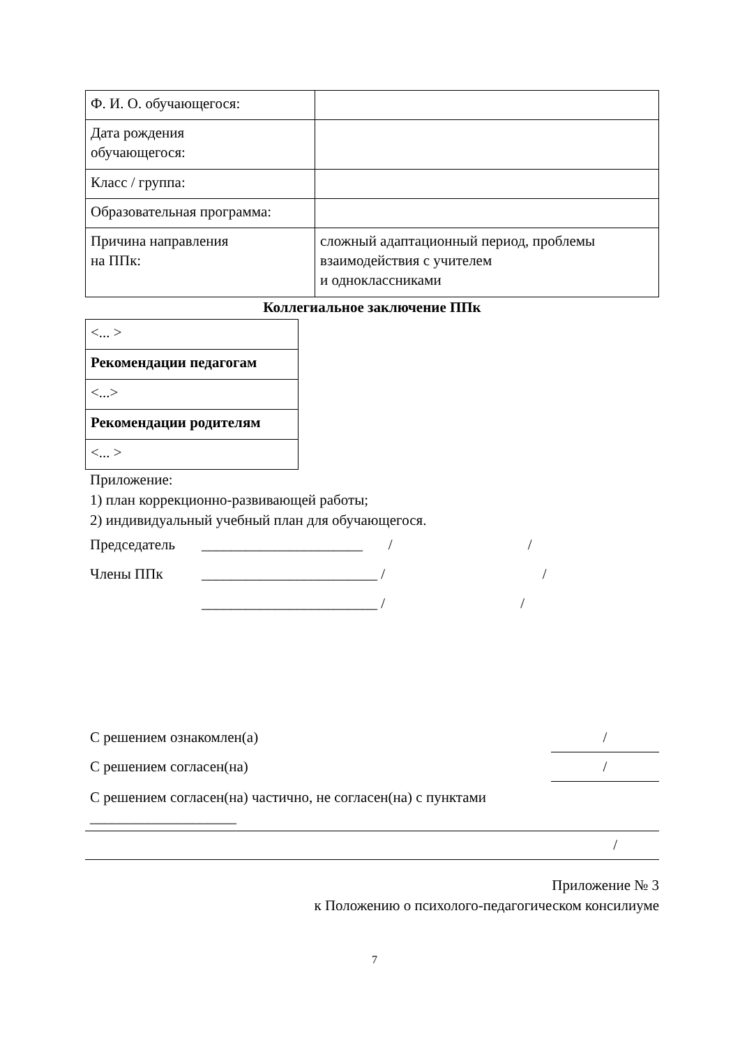| Ф. И. О. обучающегося: | |
| Дата рождения обучающегося: | |
| Класс / группа: | |
| Образовательная программа: | |
| Причина направления на ППк: | сложный адаптационный период, проблемы взаимодействия с учителем и одноклассниками |
Коллегиальное заключение ППк
| <... > |
| Рекомендации педагогам |
| <...> |
| Рекомендации родителям |
| <... > |
Приложение:
1) план коррекционно-развивающей работы;
2) индивидуальный учебный план для обучающегося.
Председатель ______________________ / /
Члены ППк ________________________ / /
________________________ / /
С решением ознакомлен(а) /
С решением согласен(на) /
С решением согласен(на) частично, не согласен(на) с пунктами
____________________
/
Приложение № 3
к Положению о психолого-педагогическом консилиуме
7